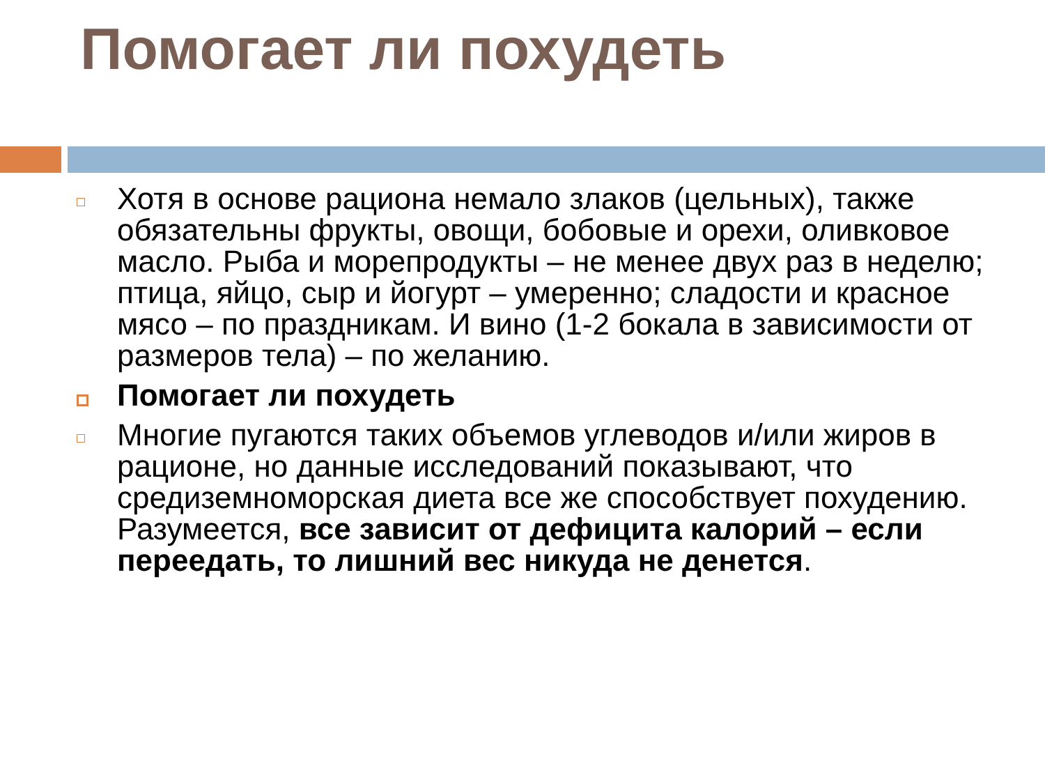Помогает ли похудеть
Хотя в основе рациона немало злаков (цельных), также обязательны фрукты, овощи, бобовые и орехи, оливковое масло. Рыба и морепродукты – не менее двух раз в неделю; птица, яйцо, сыр и йогурт – умеренно; сладости и красное мясо – по праздникам. И вино (1-2 бокала в зависимости от размеров тела) – по желанию.
Помогает ли похудеть
Многие пугаются таких объемов углеводов и/или жиров в рационе, но данные исследований показывают, что средиземноморская диета все же способствует похудению. Разумеется, все зависит от дефицита калорий – если переедать, то лишний вес никуда не денется.